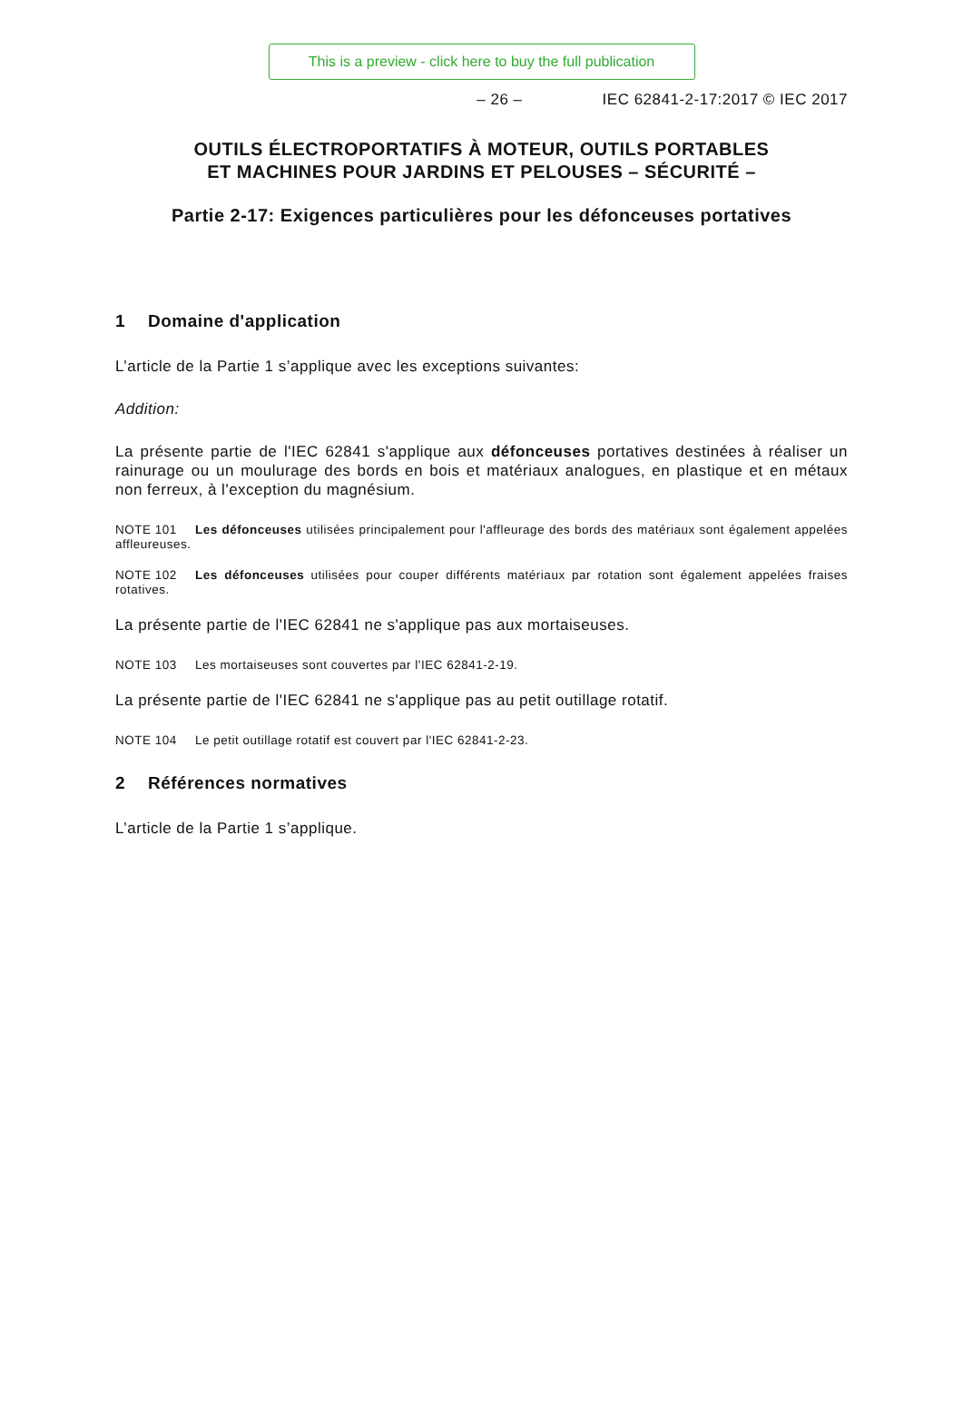This is a preview - click here to buy the full publication
– 26 – IEC 62841-2-17:2017 © IEC 2017
OUTILS ÉLECTROPORTATIFS À MOTEUR, OUTILS PORTABLES
ET MACHINES POUR JARDINS ET PELOUSES – SÉCURITÉ –
Partie 2-17: Exigences particulières pour les défonceuses portatives
1 Domaine d'application
L’article de la Partie 1 s’applique avec les exceptions suivantes:
Addition:
La présente partie de l'IEC 62841 s'applique aux défonceuses portatives destinées à réaliser un rainurage ou un moulurage des bords en bois et matériaux analogues, en plastique et en métaux non ferreux, à l'exception du magnésium.
NOTE 101 Les défonceuses utilisées principalement pour l'affleurage des bords des matériaux sont également appelées affleureuses.
NOTE 102 Les défonceuses utilisées pour couper différents matériaux par rotation sont également appelées fraises rotatives.
La présente partie de l'IEC 62841 ne s'applique pas aux mortaiseuses.
NOTE 103 Les mortaiseuses sont couvertes par l'IEC 62841-2-19.
La présente partie de l'IEC 62841 ne s'applique pas au petit outillage rotatif.
NOTE 104 Le petit outillage rotatif est couvert par l'IEC 62841-2-23.
2 Références normatives
L’article de la Partie 1 s’applique.